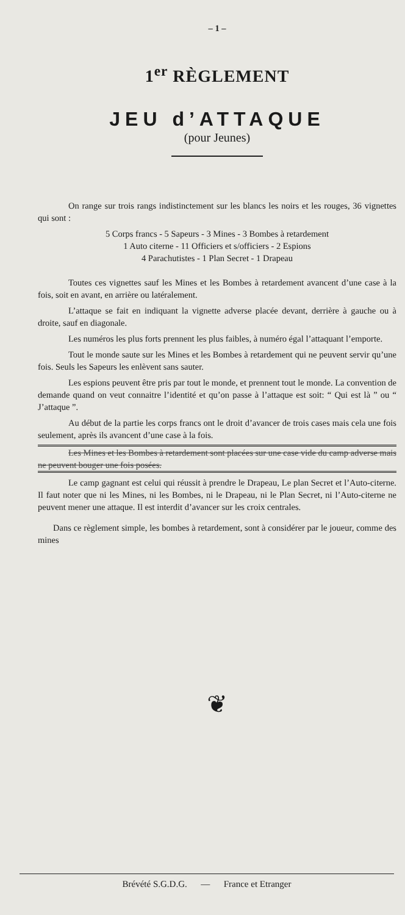– 1 –
1<sup>er</sup> RÈGLEMENT
JEU d’ATTAQUE
(pour Jeunes)
On range sur trois rangs indistinctement sur les blancs les noirs et les rouges, 36 vignettes qui sont :
5 Corps francs - 5 Sapeurs - 3 Mines - 3 Bombes à retardement
1 Auto citerne - 11 Officiers et s/officiers - 2 Espions
4 Parachutistes - 1 Plan Secret - 1 Drapeau
Toutes ces vignettes sauf les Mines et les Bombes à retardement avancent d’une case à la fois, soit en avant, en arrière ou latéralement.
L’attaque se fait en indiquant la vignette adverse placée devant, derrière à gauche ou à droite, sauf en diagonale.
Les numéros les plus forts prennent les plus faibles, à numéro égal l’attaquant l’emporte.
Tout le monde saute sur les Mines et les Bombes à retardement qui ne peuvent servir qu’une fois. Seuls les Sapeurs les enlèvent sans sauter.
Les espions peuvent être pris par tout le monde, et prennent tout le monde. La convention de demande quand on veut connaitre l’identité et qu’on passe à l’attaque est soit: “ Qui est là ” ou “ J’attaque ”.
Au début de la partie les corps francs ont le droit d’avancer de trois cases mais cela une fois seulement, après ils avancent d’une case à la fois.
Les Mines et les Bombes à retardement sont placées sur une case vide du camp adverse mais ne peuvent bouger une fois posées.
Le camp gagnant est celui qui réussit à prendre le Drapeau, Le plan Secret et l’Auto-citerne. Il faut noter que ni les Mines, ni les Bombes, ni le Drapeau, ni le Plan Secret, ni l’Auto-citerne ne peuvent mener une attaque. Il est interdit d’avancer sur les croix centrales.
Dans ce règlement simple, les bombes à retardement, sont à considérer par le joueur, comme des mines
❦
Brévété S.G.D.G. — France et Etranger